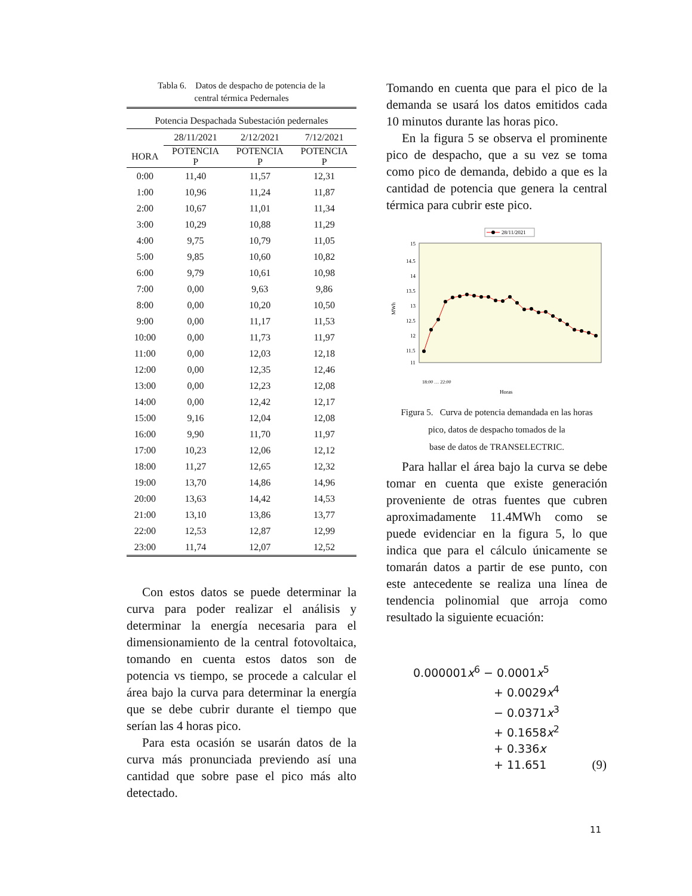Tabla 6. Datos de despacho de potencia de la
central térmica Pedernales
| Potencia Despachada Subestación pedernales | | | |
| --- | --- | --- | --- |
| | 28/11/2021 | 2/12/2021 | 7/12/2021 |
| HORA | POTENCIA P | POTENCIA P | POTENCIA P |
| 0:00 | 11,40 | 11,57 | 12,31 |
| 1:00 | 10,96 | 11,24 | 11,87 |
| 2:00 | 10,67 | 11,01 | 11,34 |
| 3:00 | 10,29 | 10,88 | 11,29 |
| 4:00 | 9,75 | 10,79 | 11,05 |
| 5:00 | 9,85 | 10,60 | 10,82 |
| 6:00 | 9,79 | 10,61 | 10,98 |
| 7:00 | 0,00 | 9,63 | 9,86 |
| 8:00 | 0,00 | 10,20 | 10,50 |
| 9:00 | 0,00 | 11,17 | 11,53 |
| 10:00 | 0,00 | 11,73 | 11,97 |
| 11:00 | 0,00 | 12,03 | 12,18 |
| 12:00 | 0,00 | 12,35 | 12,46 |
| 13:00 | 0,00 | 12,23 | 12,08 |
| 14:00 | 0,00 | 12,42 | 12,17 |
| 15:00 | 9,16 | 12,04 | 12,08 |
| 16:00 | 9,90 | 11,70 | 11,97 |
| 17:00 | 10,23 | 12,06 | 12,12 |
| 18:00 | 11,27 | 12,65 | 12,32 |
| 19:00 | 13,70 | 14,86 | 14,96 |
| 20:00 | 13,63 | 14,42 | 14,53 |
| 21:00 | 13,10 | 13,86 | 13,77 |
| 22:00 | 12,53 | 12,87 | 12,99 |
| 23:00 | 11,74 | 12,07 | 12,52 |
Con estos datos se puede determinar la curva para poder realizar el análisis y determinar la energía necesaria para el dimensionamiento de la central fotovoltaica, tomando en cuenta estos datos son de potencia vs tiempo, se procede a calcular el área bajo la curva para determinar la energía que se debe cubrir durante el tiempo que serían las 4 horas pico.
Para esta ocasión se usarán datos de la curva más pronunciada previendo así una cantidad que sobre pase el pico más alto detectado.
Tomando en cuenta que para el pico de la demanda se usará los datos emitidos cada 10 minutos durante las horas pico.
En la figura 5 se observa el prominente pico de despacho, que a su vez se toma como pico de demanda, debido a que es la cantidad de potencia que genera la central térmica para cubrir este pico.
28/11/2021
15
14.5
14
13.5
13
12.5
12
11.5
11
MWh
Horas
18:00 … 22:00
Figura 5. Curva de potencia demandada en las horas
pico, datos de despacho tomados de la
base de datos de TRANSELECTRIC.
Para hallar el área bajo la curva se debe tomar en cuenta que existe generación proveniente de otras fuentes que cubren aproximadamente 11.4MWh como se puede evidenciar en la figura 5, lo que indica que para el cálculo únicamente se tomarán datos a partir de ese punto, con este antecedente se realiza una línea de tendencia polinomial que arroja como resultado la siguiente ecuación:
0.000001x<sup>6</sup> − 0.0001x<sup>5</sup>
+ 0.0029x<sup>4</sup>
− 0.0371x<sup>3</sup>
+ 0.1658x<sup>2</sup>
+ 0.336x
+ 11.651 (9)
11